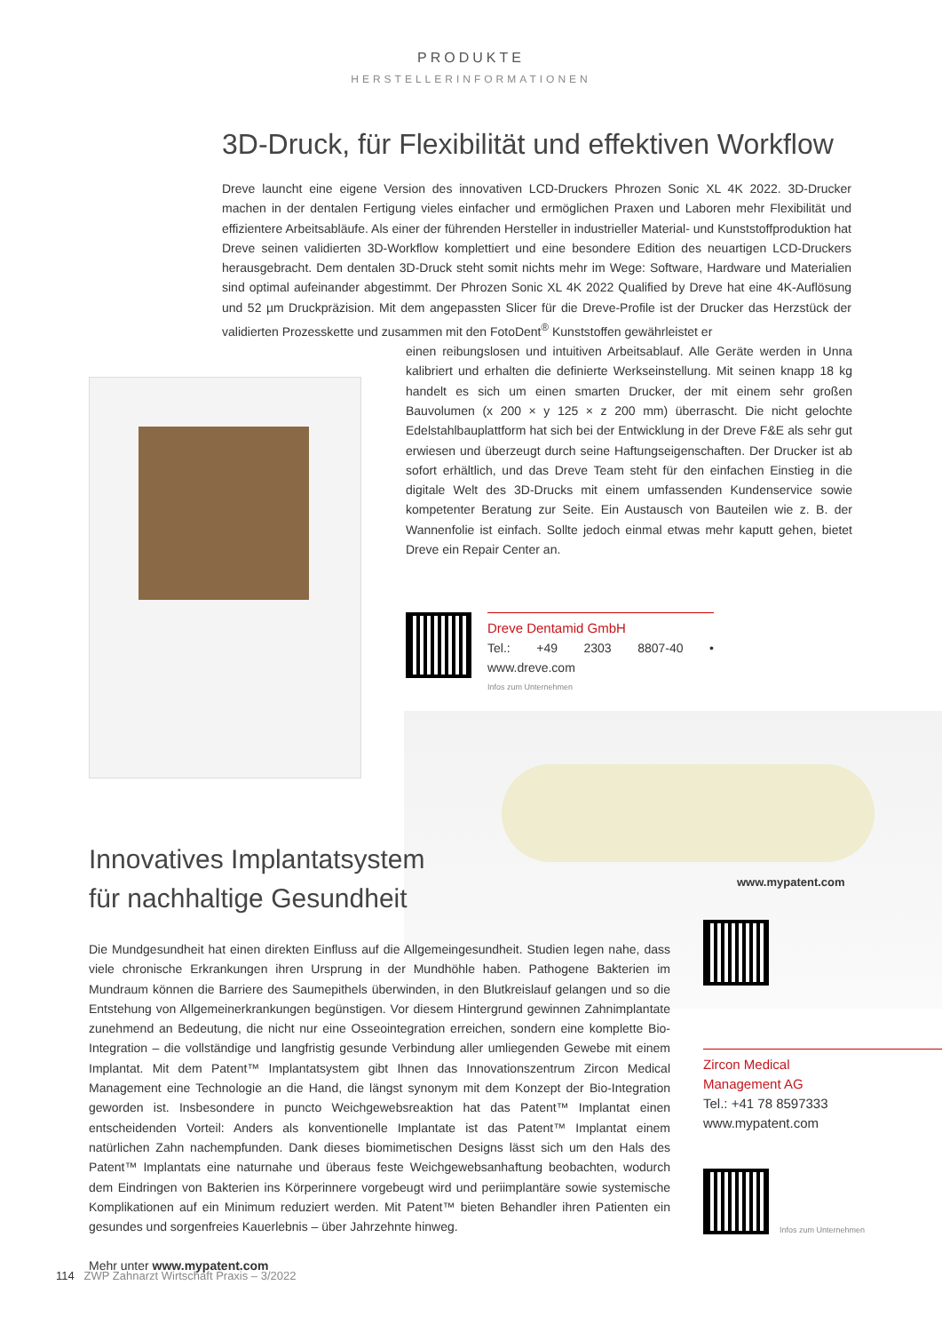PRODUKTE
HERSTELLERINFORMATIONEN
3D-Druck, für Flexibilität und effektiven Workflow
Dreve launcht eine eigene Version des innovativen LCD-Druckers Phrozen Sonic XL 4K 2022. 3D-Drucker machen in der dentalen Fertigung vieles einfacher und ermöglichen Praxen und Laboren mehr Flexibilität und effizientere Arbeitsabläufe. Als einer der führenden Hersteller in industrieller Material- und Kunststoffproduktion hat Dreve seinen validierten 3D-Workflow komplettiert und eine besondere Edition des neuartigen LCD-Druckers herausgebracht. Dem dentalen 3D-Druck steht somit nichts mehr im Wege: Software, Hardware und Materialien sind optimal aufeinander abgestimmt. Der Phrozen Sonic XL 4K 2022 Qualified by Dreve hat eine 4K-Auflösung und 52 µm Druckpräzision. Mit dem angepassten Slicer für die Dreve-Profile ist der Drucker das Herzstück der validierten Prozesskette und zusammen mit den FotoDent<sup>®</sup> Kunststoffen gewährleistet er
einen reibungslosen und intuitiven Arbeitsablauf. Alle Geräte werden in Unna kalibriert und erhalten die definierte Werkseinstellung. Mit seinen knapp 18 kg handelt es sich um einen smarten Drucker, der mit einem sehr großen Bauvolumen (x 200 × y 125 × z 200 mm) überrascht. Die nicht gelochte Edelstahlbauplattform hat sich bei der Entwicklung in der Dreve F&E als sehr gut erwiesen und überzeugt durch seine Haftungseigenschaften. Der Drucker ist ab sofort erhältlich, und das Dreve Team steht für den einfachen Einstieg in die digitale Welt des 3D-Drucks mit einem umfassenden Kundenservice sowie kompetenter Beratung zur Seite. Ein Austausch von Bauteilen wie z. B. der Wannenfolie ist einfach. Sollte jedoch einmal etwas mehr kaputt gehen, bietet Dreve ein Repair Center an.
Dreve Dentamid GmbH
Tel.: +49 2303 8807-40 • www.dreve.com
Infos zum Unternehmen
www.mypatent.com
Innovatives Implantatsystem
für nachhaltige Gesundheit
Die Mundgesundheit hat einen direkten Einfluss auf die Allgemeingesundheit. Studien legen nahe, dass viele chronische Erkrankungen ihren Ursprung in der Mundhöhle haben. Pathogene Bakterien im Mundraum können die Barriere des Saumepithels überwinden, in den Blutkreislauf gelangen und so die Entstehung von Allgemeinerkrankungen begünstigen. Vor diesem Hintergrund gewinnen Zahnimplantate zunehmend an Bedeutung, die nicht nur eine Osseointegration erreichen, sondern eine komplette Bio-Integration – die vollständige und langfristig gesunde Verbindung aller umliegenden Gewebe mit einem Implantat. Mit dem Patent™ Implantatsystem gibt Ihnen das Innovationszentrum Zircon Medical Management eine Technologie an die Hand, die längst synonym mit dem Konzept der Bio-Integration geworden ist. Insbesondere in puncto Weichgewebsreaktion hat das Patent™ Implantat einen entscheidenden Vorteil: Anders als konventionelle Implantate ist das Patent™ Implantat einem natürlichen Zahn nachempfunden. Dank dieses biomimetischen Designs lässt sich um den Hals des Patent™ Implantats eine naturnahe und überaus feste Weichgewebsanhaftung beobachten, wodurch dem Eindringen von Bakterien ins Körperinnere vorgebeugt wird und periimplantäre sowie systemische Komplikationen auf ein Minimum reduziert werden. Mit Patent™ bieten Behandler ihren Patienten ein gesundes und sorgenfreies Kauerlebnis – über Jahrzehnte hinweg.
Mehr unter www.mypatent.com
Zircon Medical
Management AG
Tel.: +41 78 8597333
www.mypatent.com
Infos zum Unternehmen
114 ZWP Zahnarzt Wirtschaft Praxis – 3/2022